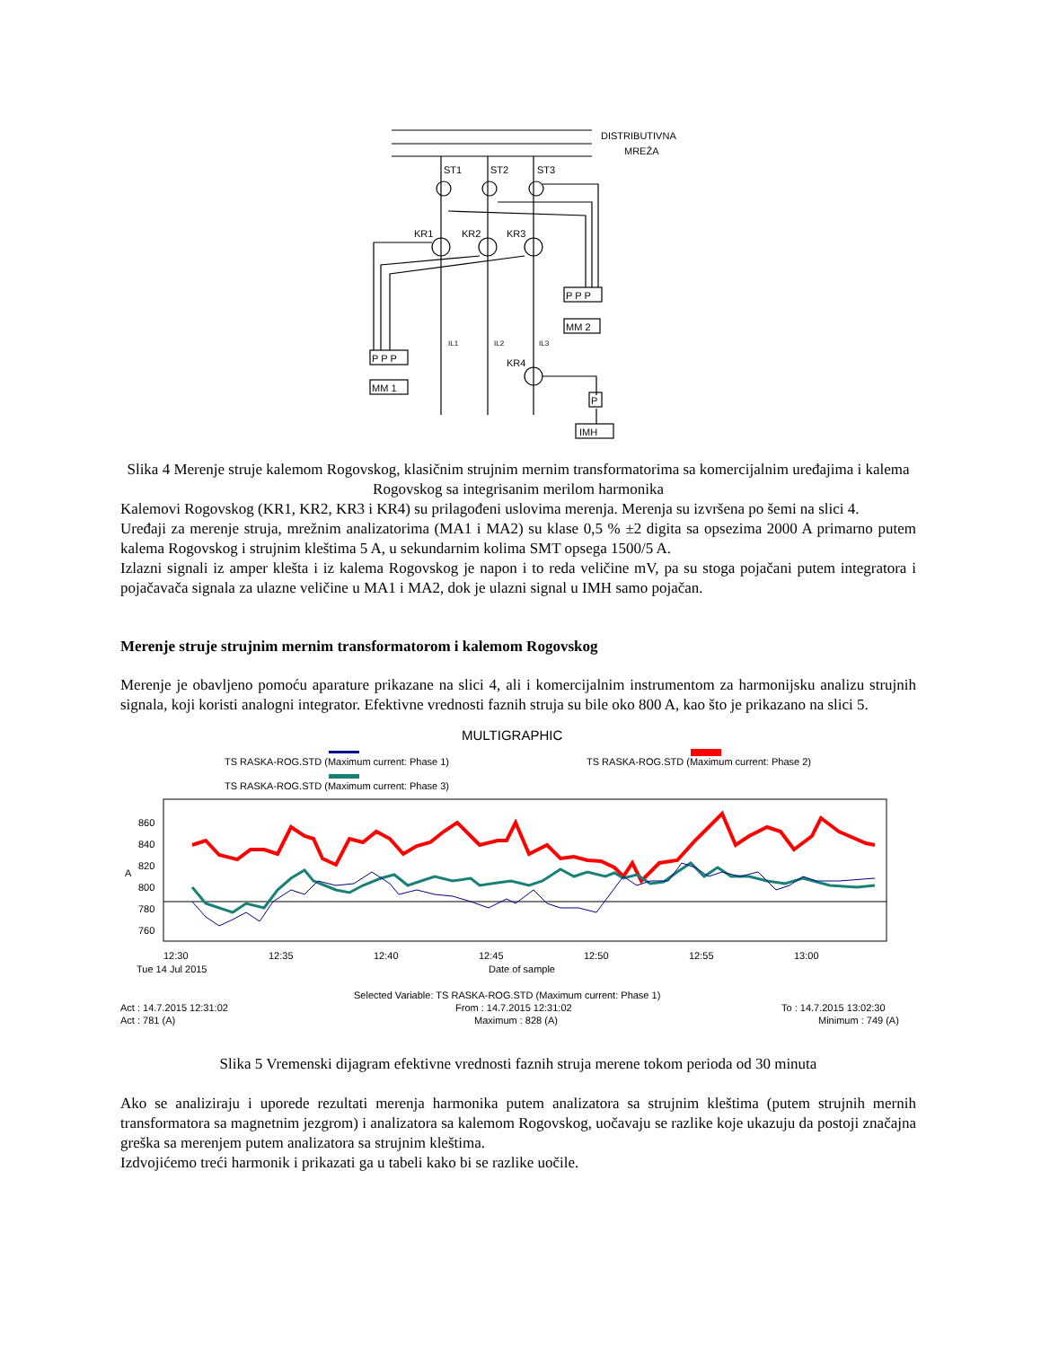DISTRIBUTIVNA
MREŽA
ST1
ST2
ST3
KR1
KR2
KR3
KR4
P P P
P P P
P
MM 2
MM 1
IMH
IL1
IL2
IL3
Slika 4 Merenje struje kalemom Rogovskog, klasičnim strujnim mernim transformatorima sa komercijalnim uređajima i kalema Rogovskog sa integrisanim merilom harmonika
Kalemovi Rogovskog (KR1, KR2, KR3 i KR4) su prilagođeni uslovima merenja. Merenja su izvršena po šemi na slici 4.
Uređaji za merenje struja, mrežnim analizatorima (MA1 i MA2) su klase 0,5 % ±2 digita sa opsezima 2000 A primarno putem kalema Rogovskog i strujnim kleštima 5 A, u sekundarnim kolima SMT opsega 1500/5 A.
Izlazni signali iz amper klešta i iz kalema Rogovskog je napon i to reda veličine mV, pa su stoga pojačani putem integratora i pojačavača signala za ulazne veličine u MA1 i MA2, dok je ulazni signal u IMH samo pojačan.
Merenje struje strujnim mernim transformatorom i kalemom Rogovskog
Merenje je obavljeno pomoću aparature prikazane na slici 4, ali i komercijalnim instrumentom za harmonijsku analizu strujnih signala, koji koristi analogni integrator. Efektivne vrednosti faznih struja su bile oko 800 A, kao što je prikazano na slici 5.
MULTIGRAPHIC
TS RASKA-ROG.STD (Maximum current: Phase 1)
TS RASKA-ROG.STD (Maximum current: Phase 2)
TS RASKA-ROG.STD (Maximum current: Phase 3)
860
840
820
800
780
760
12:30
12:35
12:40
12:45
12:50
12:55
13:00
Tue 14 Jul 2015
Date of sample
A
Selected Variable: TS RASKA-ROG.STD (Maximum current: Phase 1)
Act : 14.7.2015 12:31:02
From : 14.7.2015 12:31:02
To : 14.7.2015 13:02:30
Act : 781 (A)
Maximum : 828 (A)
Minimum : 749 (A)
Slika 5 Vremenski dijagram efektivne vrednosti faznih struja merene tokom perioda od 30 minuta
Ako se analiziraju i uporede rezultati merenja harmonika putem analizatora sa strujnim kleštima (putem strujnih mernih transformatora sa magnetnim jezgrom) i analizatora sa kalemom Rogovskog, uočavaju se razlike koje ukazuju da postoji značajna greška sa merenjem putem analizatora sa strujnim kleštima.
Izdvojićemo treći harmonik i prikazati ga u tabeli kako bi se razlike uočile.